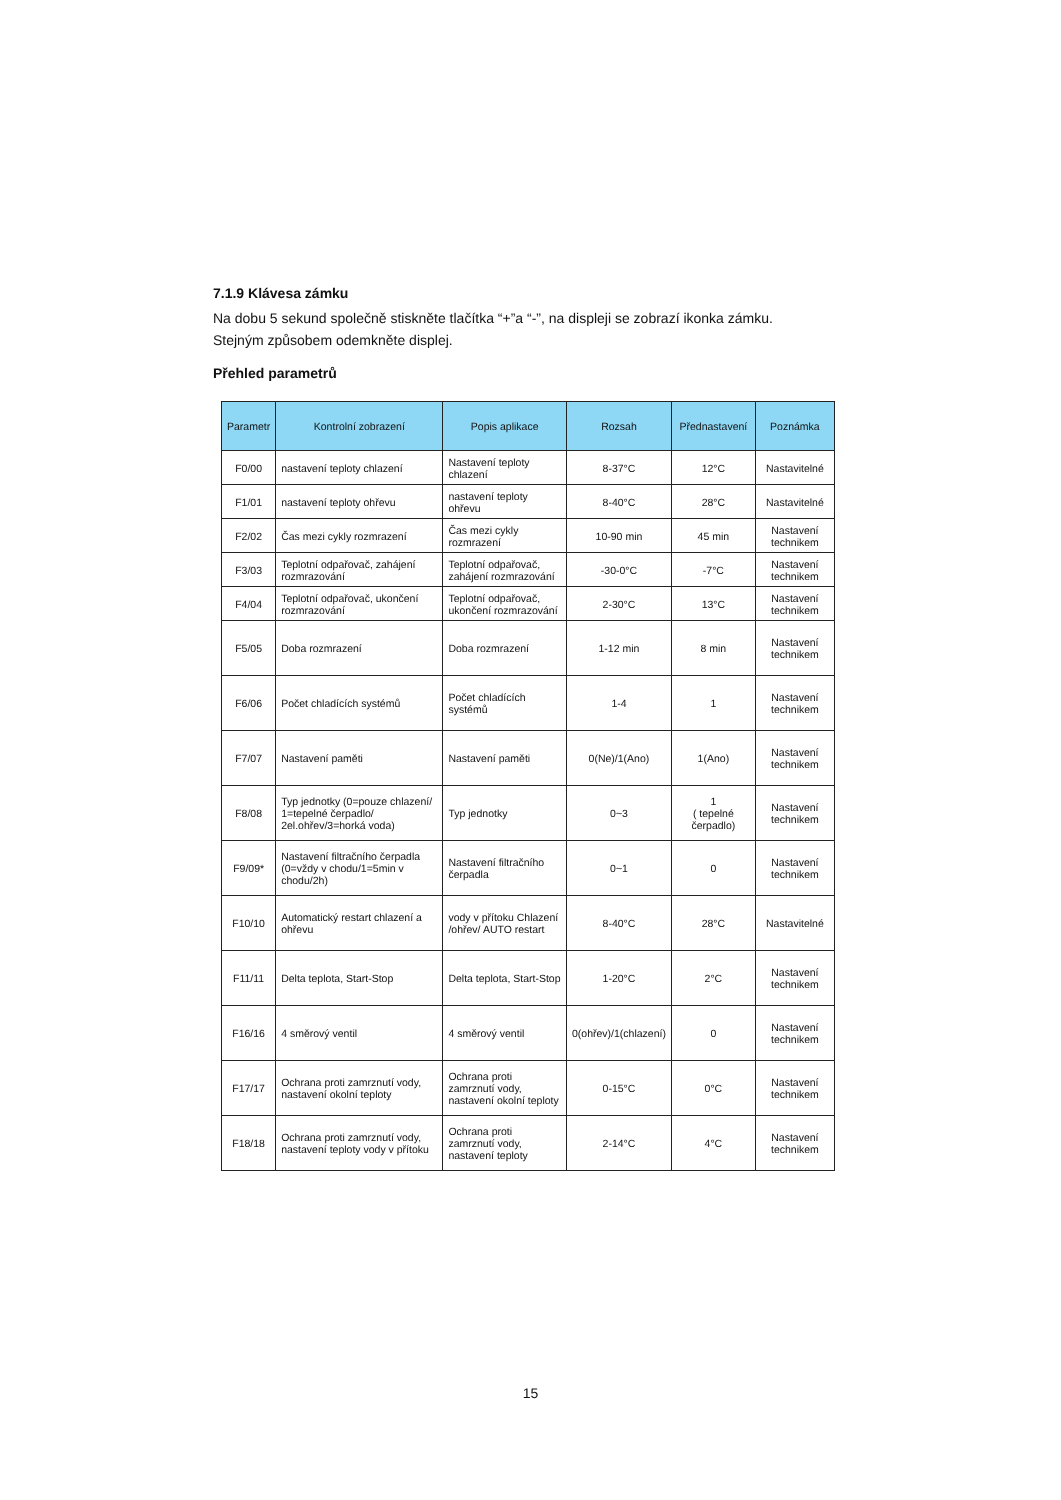7.1.9 Klávesa zámku
Na dobu 5 sekund společně stiskněte tlačítka “+”a “-”, na displeji se zobrazí ikonka zámku.
Stejným způsobem odemkněte displej.
Přehled parametrů
| Parametr | Kontrolní zobrazení | Popis aplikace | Rozsah | Přednastavení | Poznámka |
| --- | --- | --- | --- | --- | --- |
| F0/00 | nastavení teploty chlazení | Nastavení teploty chlazení | 8-37°C | 12°C | Nastavitelné |
| F1/01 | nastavení teploty ohřevu | nastavení teploty ohřevu | 8-40°C | 28°C | Nastavitelné |
| F2/02 | Čas mezi cykly rozmrazení | Čas mezi cykly rozmrazení | 10-90 min | 45 min | Nastavení technikem |
| F3/03 | Teplotní odpařovač, zahájení rozmrazování | Teplotní odpařovač, zahájení rozmrazování | -30-0°C | -7°C | Nastavení technikem |
| F4/04 | Teplotní odpařovač, ukončení rozmrazování | Teplotní odpařovač, ukončení rozmrazování | 2-30°C | 13°C | Nastavení technikem |
| F5/05 | Doba rozmrazení | Doba rozmrazení | 1-12 min | 8 min | Nastavení technikem |
| F6/06 | Počet chladících systémů | Počet chladících systémů | 1-4 | 1 | Nastavení technikem |
| F7/07 | Nastavení paměti | Nastavení paměti | 0(Ne)/1(Ano) | 1(Ano) | Nastavení technikem |
| F8/08 | Typ jednotky (0=pouze chlazení/ 1=tepelné čerpadlo/ 2el.ohřev/3=horká voda) | Typ jednotky | 0~3 | 1 ( tepelné čerpadlo) | Nastavení technikem |
| F9/09* | Nastavení filtračního čerpadla (0=vždy v chodu/1=5min v chodu/2h) | Nastavení filtračního čerpadla | 0~1 | 0 | Nastavení technikem |
| F10/10 | Automatický restart chlazení a ohřevu | vody v přítoku Chlazení /ohřev/ AUTO restart | 8-40°C | 28°C | Nastavitelné |
| F11/11 | Delta teplota, Start-Stop | Delta teplota, Start-Stop | 1-20°C | 2°C | Nastavení technikem |
| F16/16 | 4 směrový ventil | 4 směrový ventil | 0(ohřev)/1(chlazení) | 0 | Nastavení technikem |
| F17/17 | Ochrana proti zamrznutí vody, nastavení okolní teploty | Ochrana proti zamrznutí vody, nastavení okolní teploty | 0-15°C | 0°C | Nastavení technikem |
| F18/18 | Ochrana proti zamrznutí vody, nastavení teploty vody v přítoku | Ochrana proti zamrznutí vody, nastavení teploty | 2-14°C | 4°C | Nastavení technikem |
15